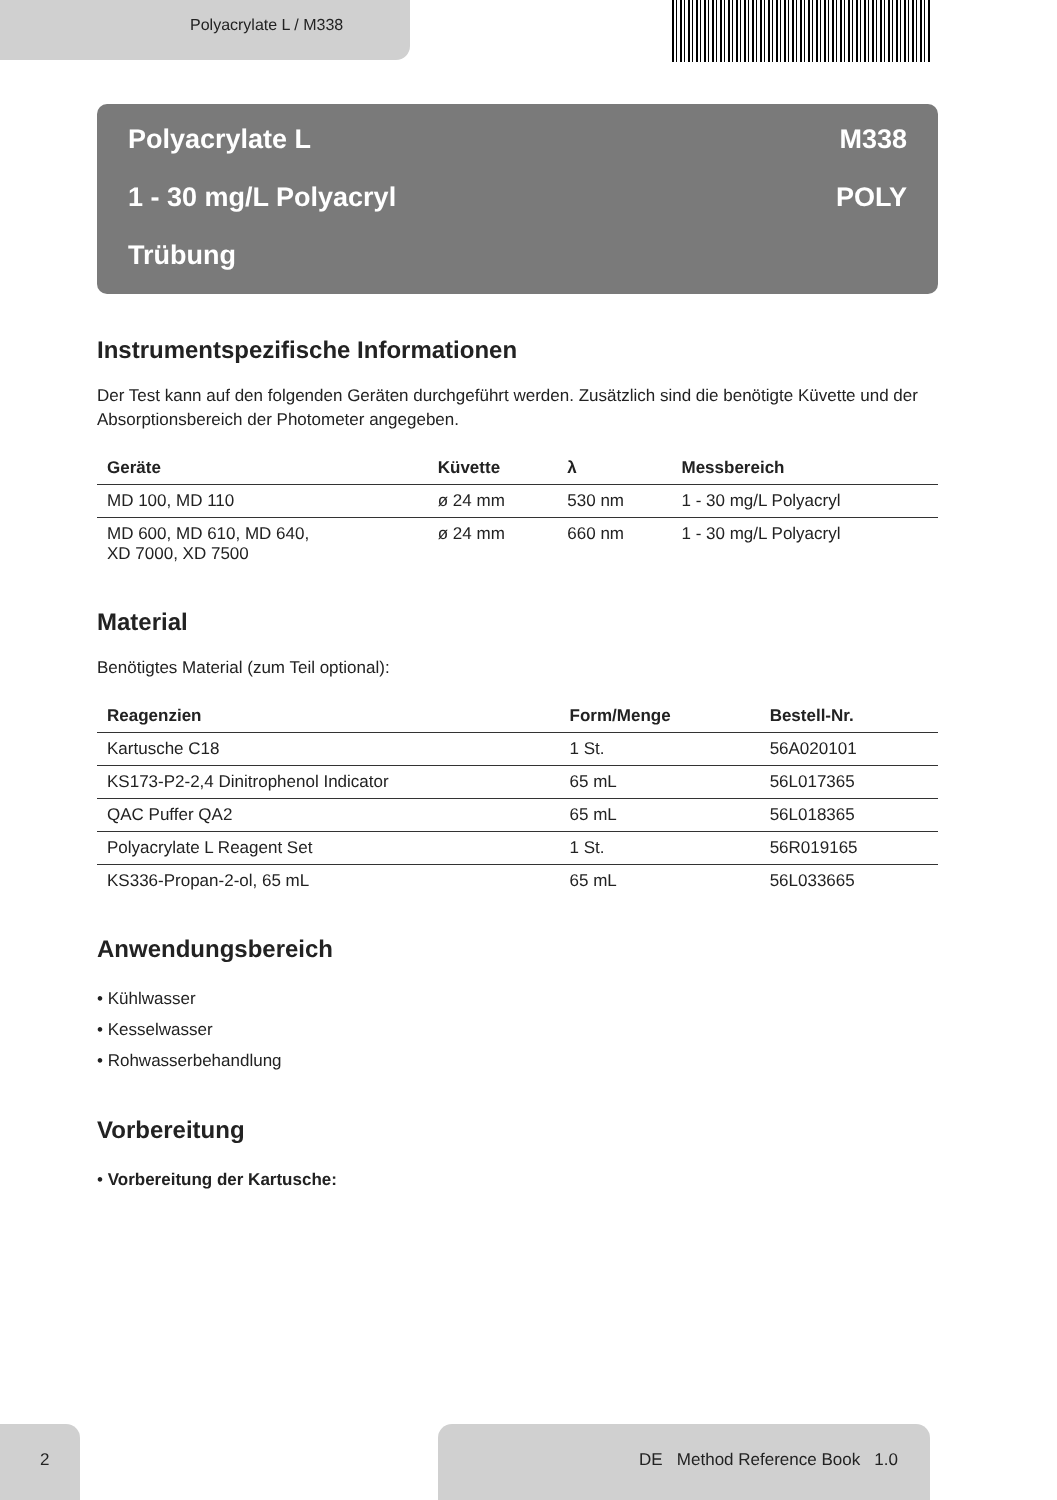Polyacrylate L / M338
Polyacrylate L M338
1 - 30 mg/L Polyacryl POLY
Trübung
Instrumentspezifische Informationen
Der Test kann auf den folgenden Geräten durchgeführt werden. Zusätzlich sind die benötigte Küvette und der Absorptionsbereich der Photometer angegeben.
| Geräte | Küvette | λ | Messbereich |
| --- | --- | --- | --- |
| MD 100, MD 110 | ø 24 mm | 530 nm | 1 - 30 mg/L Polyacryl |
| MD 600, MD 610, MD 640, XD 7000, XD 7500 | ø 24 mm | 660 nm | 1 - 30 mg/L Polyacryl |
Material
Benötigtes Material (zum Teil optional):
| Reagenzien | Form/Menge | Bestell-Nr. |
| --- | --- | --- |
| Kartusche C18 | 1 St. | 56A020101 |
| KS173-P2-2,4 Dinitrophenol Indicator | 65 mL | 56L017365 |
| QAC Puffer QA2 | 65 mL | 56L018365 |
| Polyacrylate L Reagent Set | 1 St. | 56R019165 |
| KS336-Propan-2-ol, 65 mL | 65 mL | 56L033665 |
Anwendungsbereich
• Kühlwasser
• Kesselwasser
• Rohwasserbehandlung
Vorbereitung
• Vorbereitung der Kartusche:
2 DE Method Reference Book 1.0